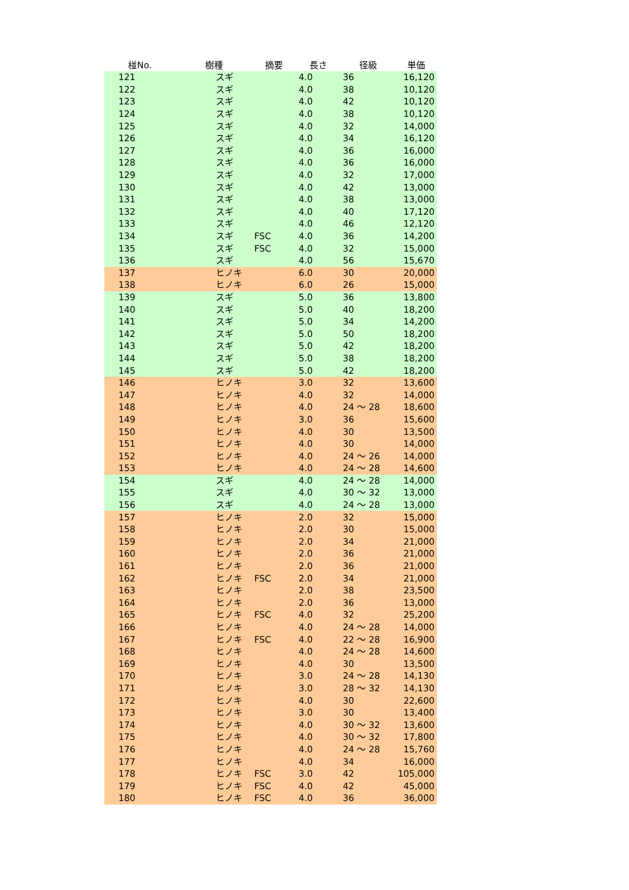| 椪No. | 樹種 | 摘要 | 長さ | 径級 | 単価 |
| --- | --- | --- | --- | --- | --- |
| 121 | スギ | | 4.0 | 36 | 16,120 |
| 122 | スギ | | 4.0 | 38 | 10,120 |
| 123 | スギ | | 4.0 | 42 | 10,120 |
| 124 | スギ | | 4.0 | 38 | 10,120 |
| 125 | スギ | | 4.0 | 32 | 14,000 |
| 126 | スギ | | 4.0 | 34 | 16,120 |
| 127 | スギ | | 4.0 | 36 | 16,000 |
| 128 | スギ | | 4.0 | 36 | 16,000 |
| 129 | スギ | | 4.0 | 32 | 17,000 |
| 130 | スギ | | 4.0 | 42 | 13,000 |
| 131 | スギ | | 4.0 | 38 | 13,000 |
| 132 | スギ | | 4.0 | 40 | 17,120 |
| 133 | スギ | | 4.0 | 46 | 12,120 |
| 134 | スギ | FSC | 4.0 | 36 | 14,200 |
| 135 | スギ | FSC | 4.0 | 32 | 15,000 |
| 136 | スギ | | 4.0 | 56 | 15,670 |
| 137 | ヒノキ | | 6.0 | 30 | 20,000 |
| 138 | ヒノキ | | 6.0 | 26 | 15,000 |
| 139 | スギ | | 5.0 | 36 | 13,800 |
| 140 | スギ | | 5.0 | 40 | 18,200 |
| 141 | スギ | | 5.0 | 34 | 14,200 |
| 142 | スギ | | 5.0 | 50 | 18,200 |
| 143 | スギ | | 5.0 | 42 | 18,200 |
| 144 | スギ | | 5.0 | 38 | 18,200 |
| 145 | スギ | | 5.0 | 42 | 18,200 |
| 146 | ヒノキ | | 3.0 | 32 | 13,600 |
| 147 | ヒノキ | | 4.0 | 32 | 14,000 |
| 148 | ヒノキ | | 4.0 | 24 ～ 28 | 18,600 |
| 149 | ヒノキ | | 3.0 | 36 | 15,600 |
| 150 | ヒノキ | | 4.0 | 30 | 13,500 |
| 151 | ヒノキ | | 4.0 | 30 | 14,000 |
| 152 | ヒノキ | | 4.0 | 24 ～ 26 | 14,000 |
| 153 | ヒノキ | | 4.0 | 24 ～ 28 | 14,600 |
| 154 | スギ | | 4.0 | 24 ～ 28 | 14,000 |
| 155 | スギ | | 4.0 | 30 ～ 32 | 13,000 |
| 156 | スギ | | 4.0 | 24 ～ 28 | 13,000 |
| 157 | ヒノキ | | 2.0 | 32 | 15,000 |
| 158 | ヒノキ | | 2.0 | 30 | 15,000 |
| 159 | ヒノキ | | 2.0 | 34 | 21,000 |
| 160 | ヒノキ | | 2.0 | 36 | 21,000 |
| 161 | ヒノキ | | 2.0 | 36 | 21,000 |
| 162 | ヒノキ | FSC | 2.0 | 34 | 21,000 |
| 163 | ヒノキ | | 2.0 | 38 | 23,500 |
| 164 | ヒノキ | | 2.0 | 36 | 13,000 |
| 165 | ヒノキ | FSC | 4.0 | 32 | 25,200 |
| 166 | ヒノキ | | 4.0 | 24 ～ 28 | 14,000 |
| 167 | ヒノキ | FSC | 4.0 | 22 ～ 28 | 16,900 |
| 168 | ヒノキ | | 4.0 | 24 ～ 28 | 14,600 |
| 169 | ヒノキ | | 4.0 | 30 | 13,500 |
| 170 | ヒノキ | | 3.0 | 24 ～ 28 | 14,130 |
| 171 | ヒノキ | | 3.0 | 28 ～ 32 | 14,130 |
| 172 | ヒノキ | | 4.0 | 30 | 22,600 |
| 173 | ヒノキ | | 3.0 | 30 | 13,400 |
| 174 | ヒノキ | | 4.0 | 30 ～ 32 | 13,600 |
| 175 | ヒノキ | | 4.0 | 30 ～ 32 | 17,800 |
| 176 | ヒノキ | | 4.0 | 24 ～ 28 | 15,760 |
| 177 | ヒノキ | | 4.0 | 34 | 16,000 |
| 178 | ヒノキ | FSC | 3.0 | 42 | 105,000 |
| 179 | ヒノキ | FSC | 4.0 | 42 | 45,000 |
| 180 | ヒノキ | FSC | 4.0 | 36 | 36,000 |